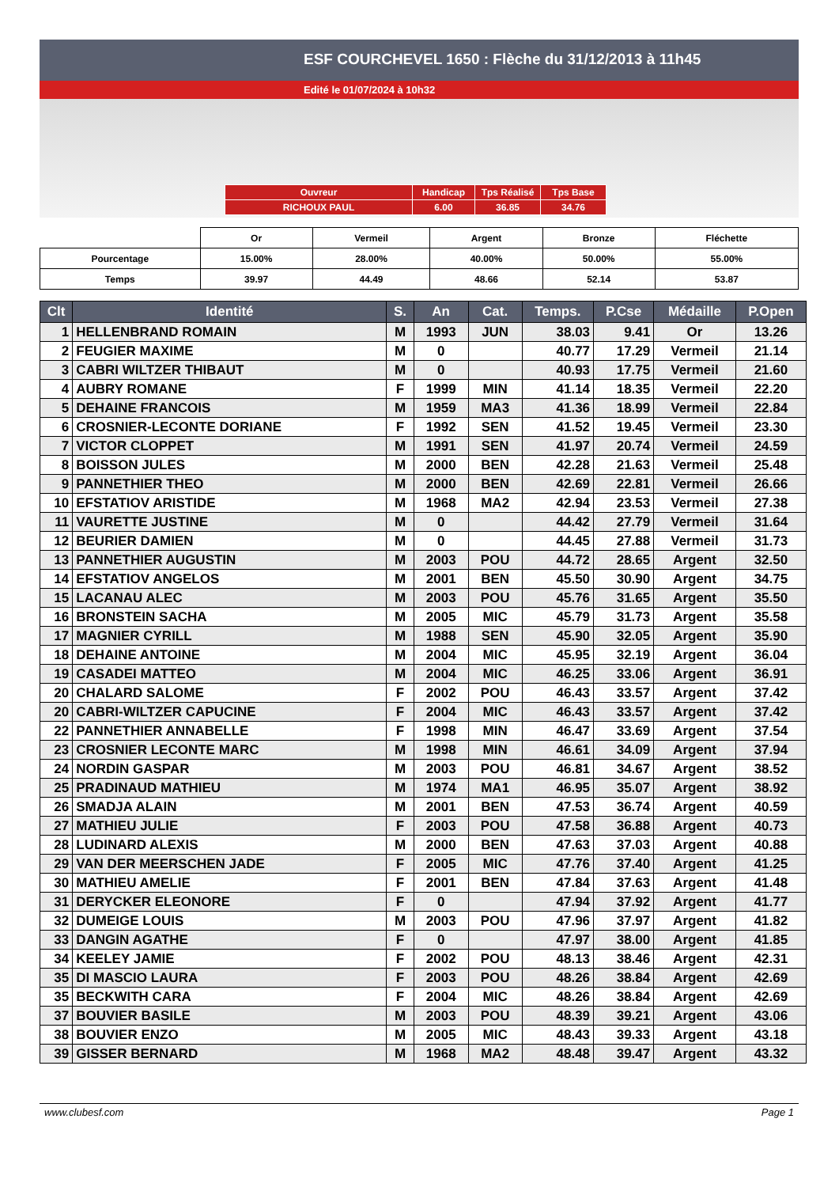ESF COURCHEVEL 1650 : Flèche du 31/12/2013 à 11h45
Edité le 01/07/2024 à 10h32
| Ouvreur | Handicap | Tps Réalisé | Tps Base |
| RICHOUX PAUL | 6.00 | 36.85 | 34.76 |
| | Or | Vermeil | Argent | Bronze | Fléchette |
| Pourcentage | 15.00% | 28.00% | 40.00% | 50.00% | 55.00% |
| Temps | 39.97 | 44.49 | 48.66 | 52.14 | 53.87 |
| Clt | Identité | S. | An | Cat. | Temps. | P.Cse | Médaille | P.Open |
| --- | --- | --- | --- | --- | --- | --- | --- | --- |
| 1 | HELLENBRAND ROMAIN | M | 1993 | JUN | 38.03 | 9.41 | Or | 13.26 |
| 2 | FEUGIER MAXIME | M | 0 | | 40.77 | 17.29 | Vermeil | 21.14 |
| 3 | CABRI WILTZER THIBAUT | M | 0 | | 40.93 | 17.75 | Vermeil | 21.60 |
| 4 | AUBRY ROMANE | F | 1999 | MIN | 41.14 | 18.35 | Vermeil | 22.20 |
| 5 | DEHAINE FRANCOIS | M | 1959 | MA3 | 41.36 | 18.99 | Vermeil | 22.84 |
| 6 | CROSNIER-LECONTE DORIANE | F | 1992 | SEN | 41.52 | 19.45 | Vermeil | 23.30 |
| 7 | VICTOR CLOPPET | M | 1991 | SEN | 41.97 | 20.74 | Vermeil | 24.59 |
| 8 | BOISSON JULES | M | 2000 | BEN | 42.28 | 21.63 | Vermeil | 25.48 |
| 9 | PANNETHIER THEO | M | 2000 | BEN | 42.69 | 22.81 | Vermeil | 26.66 |
| 10 | EFSTATIOV ARISTIDE | M | 1968 | MA2 | 42.94 | 23.53 | Vermeil | 27.38 |
| 11 | VAURETTE JUSTINE | M | 0 | | 44.42 | 27.79 | Vermeil | 31.64 |
| 12 | BEURIER DAMIEN | M | 0 | | 44.45 | 27.88 | Vermeil | 31.73 |
| 13 | PANNETHIER AUGUSTIN | M | 2003 | POU | 44.72 | 28.65 | Argent | 32.50 |
| 14 | EFSTATIOV ANGELOS | M | 2001 | BEN | 45.50 | 30.90 | Argent | 34.75 |
| 15 | LACANAU ALEC | M | 2003 | POU | 45.76 | 31.65 | Argent | 35.50 |
| 16 | BRONSTEIN SACHA | M | 2005 | MIC | 45.79 | 31.73 | Argent | 35.58 |
| 17 | MAGNIER CYRILL | M | 1988 | SEN | 45.90 | 32.05 | Argent | 35.90 |
| 18 | DEHAINE ANTOINE | M | 2004 | MIC | 45.95 | 32.19 | Argent | 36.04 |
| 19 | CASADEI MATTEO | M | 2004 | MIC | 46.25 | 33.06 | Argent | 36.91 |
| 20 | CHALARD SALOME | F | 2002 | POU | 46.43 | 33.57 | Argent | 37.42 |
| 20 | CABRI-WILTZER CAPUCINE | F | 2004 | MIC | 46.43 | 33.57 | Argent | 37.42 |
| 22 | PANNETHIER ANNABELLE | F | 1998 | MIN | 46.47 | 33.69 | Argent | 37.54 |
| 23 | CROSNIER LECONTE MARC | M | 1998 | MIN | 46.61 | 34.09 | Argent | 37.94 |
| 24 | NORDIN GASPAR | M | 2003 | POU | 46.81 | 34.67 | Argent | 38.52 |
| 25 | PRADINAUD MATHIEU | M | 1974 | MA1 | 46.95 | 35.07 | Argent | 38.92 |
| 26 | SMADJA ALAIN | M | 2001 | BEN | 47.53 | 36.74 | Argent | 40.59 |
| 27 | MATHIEU JULIE | F | 2003 | POU | 47.58 | 36.88 | Argent | 40.73 |
| 28 | LUDINARD ALEXIS | M | 2000 | BEN | 47.63 | 37.03 | Argent | 40.88 |
| 29 | VAN DER MEERSCHEN JADE | F | 2005 | MIC | 47.76 | 37.40 | Argent | 41.25 |
| 30 | MATHIEU AMELIE | F | 2001 | BEN | 47.84 | 37.63 | Argent | 41.48 |
| 31 | DERYCKER ELEONORE | F | 0 | | 47.94 | 37.92 | Argent | 41.77 |
| 32 | DUMEIGE LOUIS | M | 2003 | POU | 47.96 | 37.97 | Argent | 41.82 |
| 33 | DANGIN AGATHE | F | 0 | | 47.97 | 38.00 | Argent | 41.85 |
| 34 | KEELEY JAMIE | F | 2002 | POU | 48.13 | 38.46 | Argent | 42.31 |
| 35 | DI MASCIO LAURA | F | 2003 | POU | 48.26 | 38.84 | Argent | 42.69 |
| 35 | BECKWITH CARA | F | 2004 | MIC | 48.26 | 38.84 | Argent | 42.69 |
| 37 | BOUVIER BASILE | M | 2003 | POU | 48.39 | 39.21 | Argent | 43.06 |
| 38 | BOUVIER ENZO | M | 2005 | MIC | 48.43 | 39.33 | Argent | 43.18 |
| 39 | GISSER BERNARD | M | 1968 | MA2 | 48.48 | 39.47 | Argent | 43.32 |
www.clubesf.com Page 1